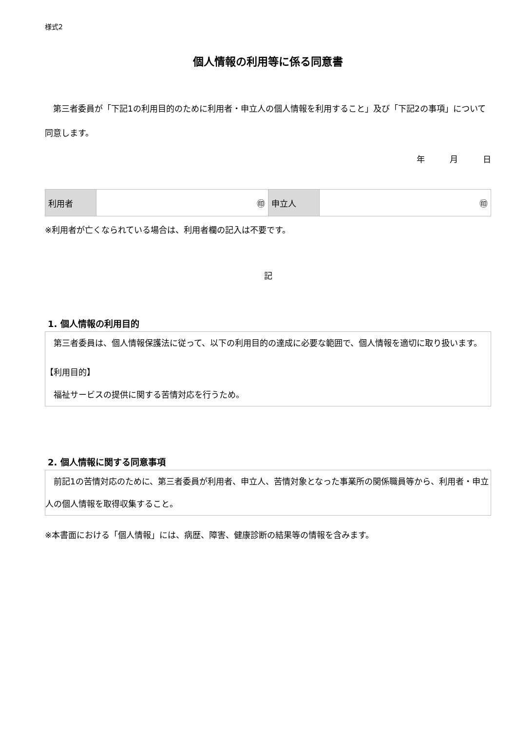様式2
個人情報の利用等に係る同意書
　第三者委員が「下記1の利用目的のために利用者・申立人の個人情報を利用すること」及び「下記2の事項」について同意します。
年　　　月　　　日
| 利用者 | ㊞ | 申立人 | ㊞ |
※利用者が亡くなられている場合は、利用者欄の記入は不要です。
記
1. 個人情報の利用目的
　第三者委員は、個人情報保護法に従って、以下の利用目的の達成に必要な範囲で、個人情報を適切に取り扱います。
【利用目的】
　福祉サービスの提供に関する苦情対応を行うため。
2. 個人情報に関する同意事項
　前記1の苦情対応のために、第三者委員が利用者、申立人、苦情対象となった事業所の関係職員等から、利用者・申立人の個人情報を取得収集すること。
※本書面における「個人情報」には、病歴、障害、健康診断の結果等の情報を含みます。